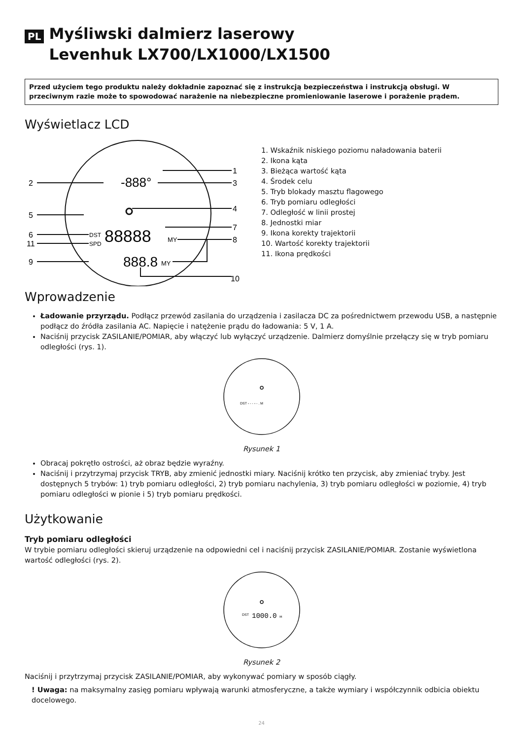PL Myśliwski dalmierz laserowy
Levenhuk LX700/LX1000/LX1500
Przed użyciem tego produktu należy dokładnie zapoznać się z instrukcją bezpieczeństwa i instrukcją obsługi. W przeciwnym razie może to spowodować narażenie na niebezpieczne promieniowanie laserowe i porażenie prądem.
Wyświetlacz LCD
1
2
-888°
3
4
5
6
DST
88888
MY
7
8
11
SPD
9
888.8
MY
10
1. Wskaźnik niskiego poziomu naładowania baterii
2. Ikona kąta
3. Bieżąca wartość kąta
4. Środek celu
5. Tryb blokady masztu flagowego
6. Tryb pomiaru odległości
7. Odległość w linii prostej
8. Jednostki miar
9. Ikona korekty trajektorii
10. Wartość korekty trajektorii
11. Ikona prędkości
Wprowadzenie
Ładowanie przyrządu. Podłącz przewód zasilania do urządzenia i zasilacza DC za pośrednictwem przewodu USB, a następnie podłącz do źródła zasilania AC. Napięcie i natężenie prądu do ładowania: 5 V, 1 A.
Naciśnij przycisk ZASILANIE/POMIAR, aby włączyć lub wyłączyć urządzenie. Dalmierz domyślnie przełączy się w tryb pomiaru odległości (rys. 1).
DST - - - - - . M
Rysunek 1
Obracaj pokrętło ostrości, aż obraz będzie wyraźny.
Naciśnij i przytrzymaj przycisk TRYB, aby zmienić jednostki miary. Naciśnij krótko ten przycisk, aby zmieniać tryby. Jest dostępnych 5 trybów: 1) tryb pomiaru odległości, 2) tryb pomiaru nachylenia, 3) tryb pomiaru odległości w poziomie, 4) tryb pomiaru odległości w pionie i 5) tryb pomiaru prędkości.
Użytkowanie
Tryb pomiaru odległości
W trybie pomiaru odległości skieruj urządzenie na odpowiedni cel i naciśnij przycisk ZASILANIE/POMIAR. Zostanie wyświetlona wartość odległości (rys. 2).
DST
1000.0
M
Rysunek 2
Naciśnij i przytrzymaj przycisk ZASILANIE/POMIAR, aby wykonywać pomiary w sposób ciągły.
! Uwaga: na maksymalny zasięg pomiaru wpływają warunki atmosferyczne, a także wymiary i współczynnik odbicia obiektu docelowego.
24